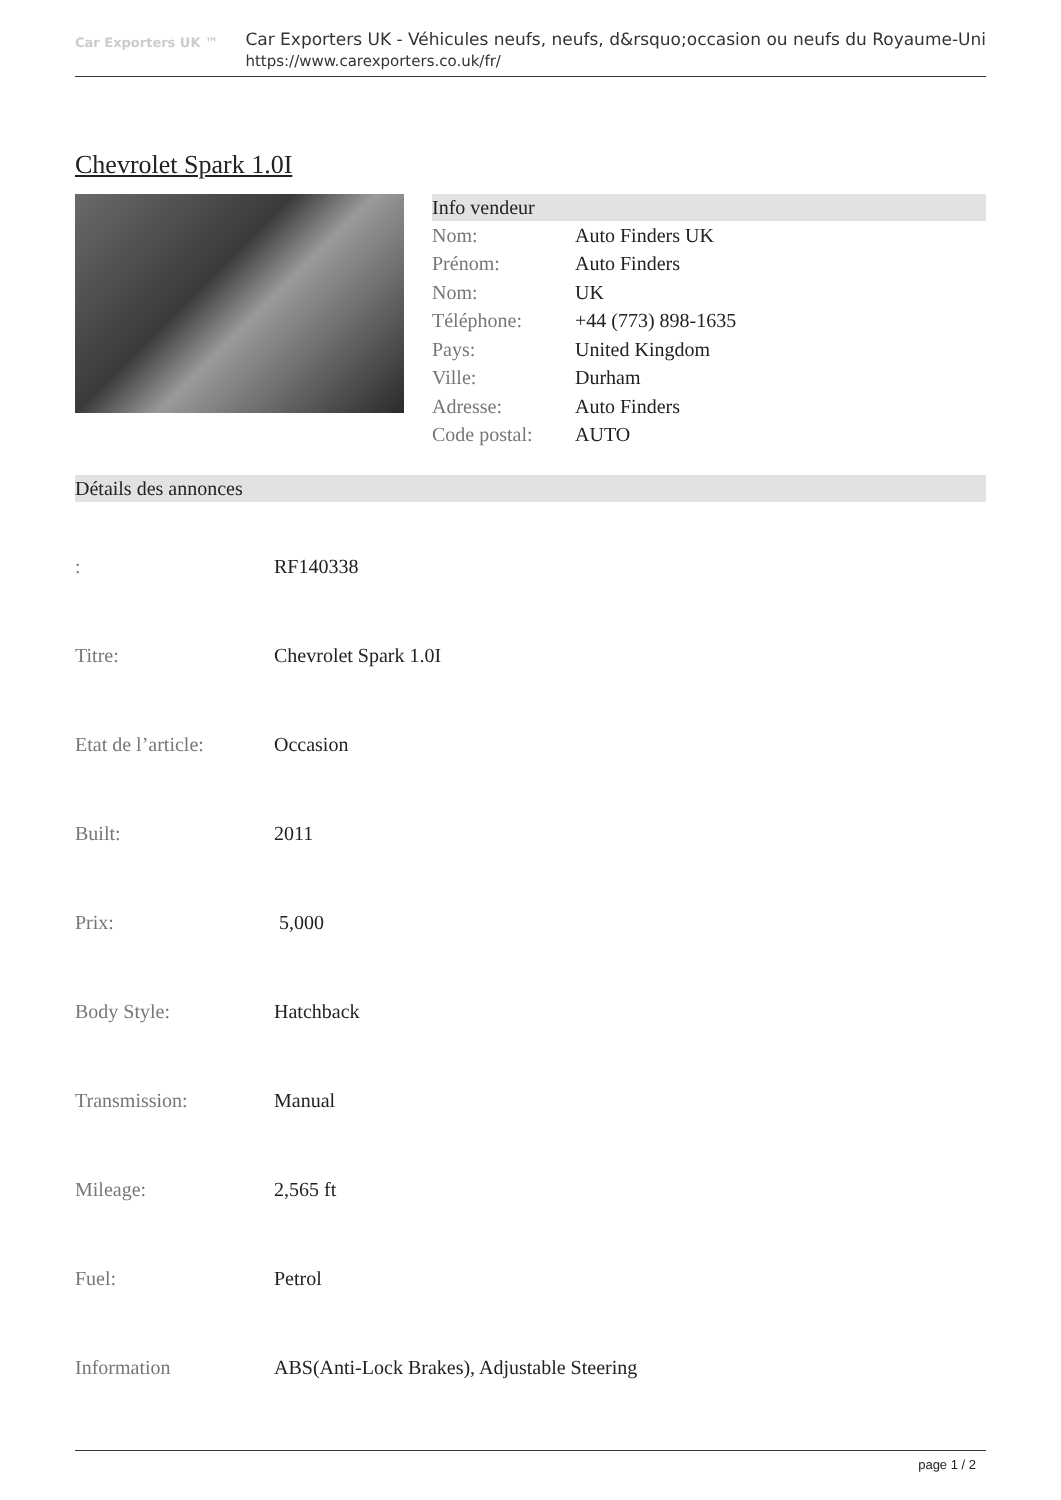Car Exporters UK ™
Car Exporters UK - Véhicules neufs, neufs, d&rsquo;occasion ou neufs du Royaume-Uni
https://www.carexporters.co.uk/fr/
Chevrolet Spark 1.0I
Info vendeur
| Nom: | Auto Finders UK |
| Prénom: | Auto Finders |
| Nom: | UK |
| Téléphone: | +44 (773) 898-1635 |
| Pays: | United Kingdom |
| Ville: | Durham |
| Adresse: | Auto Finders |
| Code postal: | AUTO |
Détails des annonces
| : | RF140338 |
| Titre: | Chevrolet Spark 1.0I |
| Etat de l’article: | Occasion |
| Built: | 2011 |
| Prix: | 5,000 |
| Body Style: | Hatchback |
| Transmission: | Manual |
| Mileage: | 2,565 ft |
| Fuel: | Petrol |
| Information | ABS(Anti-Lock Brakes), Adjustable Steering |
page 1 / 2